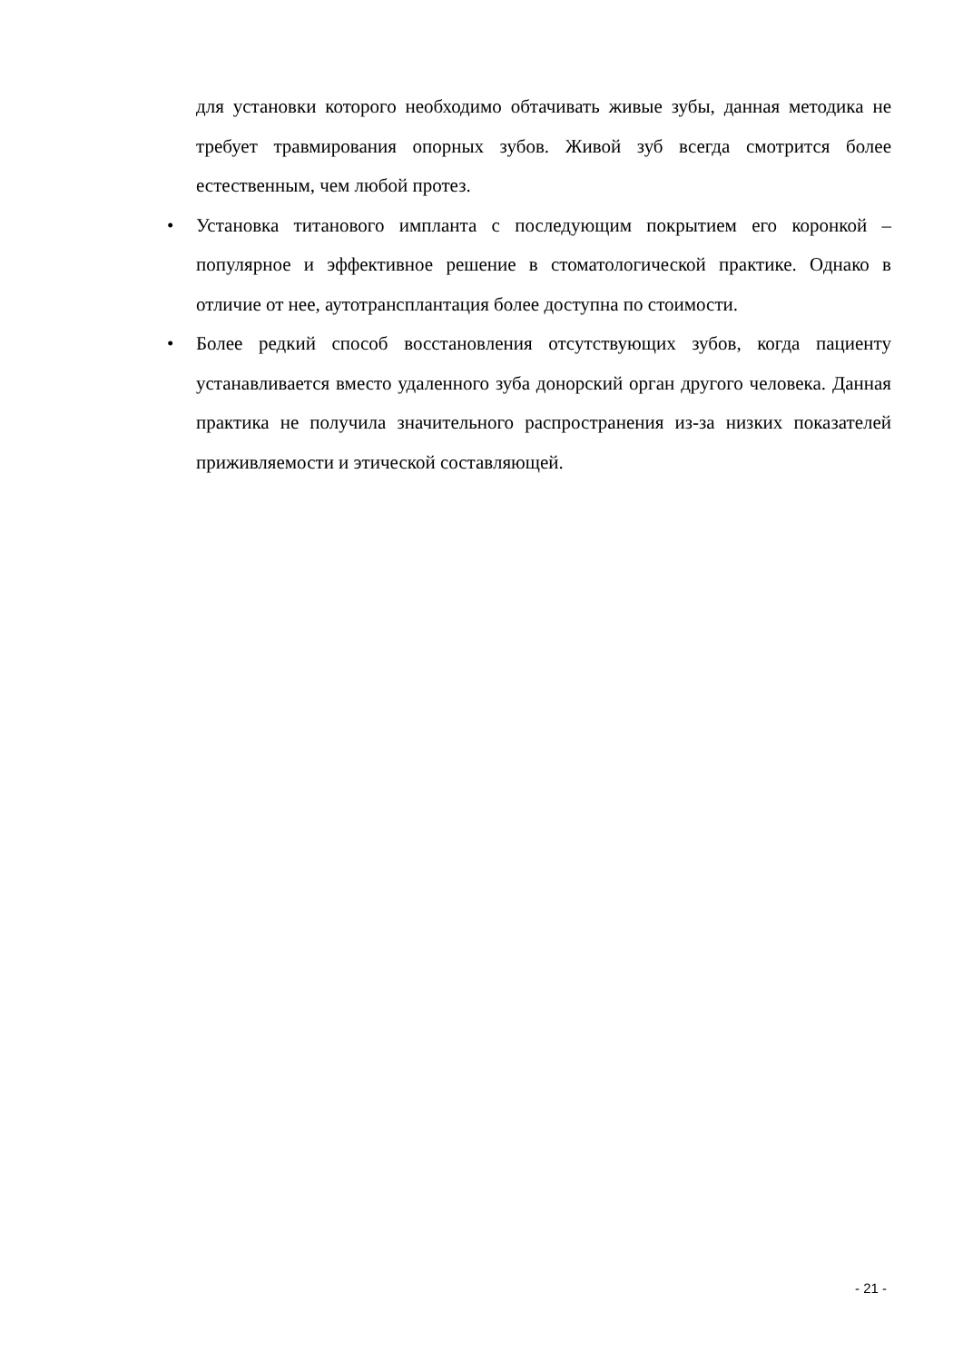для установки которого необходимо обтачивать живые зубы, данная методика не требует травмирования опорных зубов. Живой зуб всегда смотрится более естественным, чем любой протез.
• Установка титанового импланта с последующим покрытием его коронкой – популярное и эффективное решение в стоматологической практике. Однако в отличие от нее, аутотрансплантация более доступна по стоимости.
• Более редкий способ восстановления отсутствующих зубов, когда пациенту устанавливается вместо удаленного зуба донорский орган другого человека. Данная практика не получила значительного распространения из-за низких показателей приживляемости и этической составляющей.
- 21 -